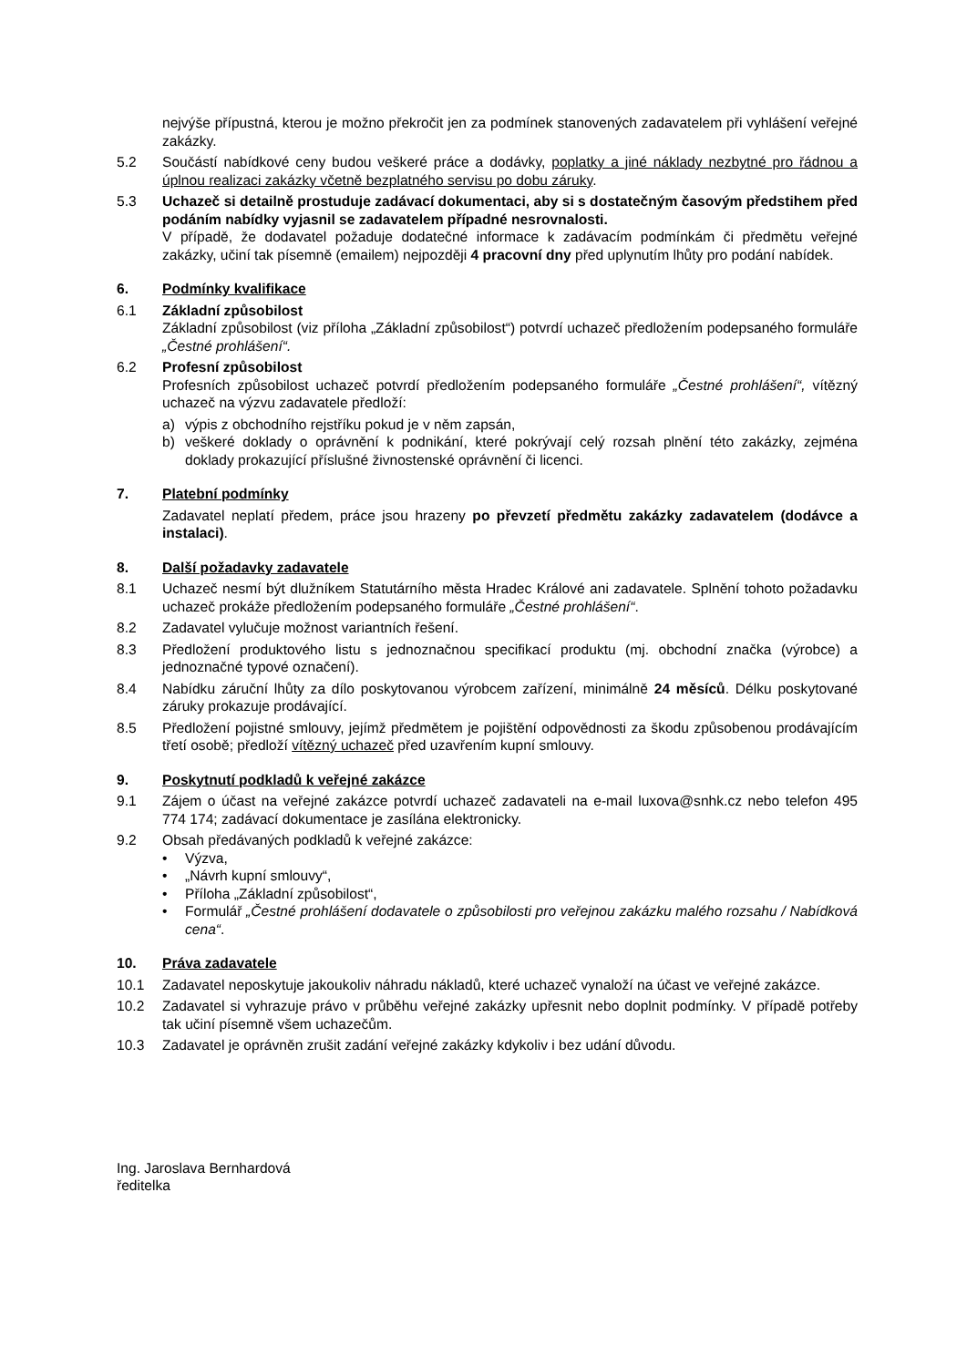nejvýše přípustná, kterou je možno překročit jen za podmínek stanovených zadavatelem při vyhlášení veřejné zakázky.
5.2 Součástí nabídkové ceny budou veškeré práce a dodávky, poplatky a jiné náklady nezbytné pro řádnou a úplnou realizaci zakázky včetně bezplatného servisu po dobu záruky.
5.3 Uchazeč si detailně prostuduje zadávací dokumentaci, aby si s dostatečným časovým předstihem před podáním nabídky vyjasnil se zadavatelem případné nesrovnalosti.
V případě, že dodavatel požaduje dodatečné informace k zadávacím podmínkám či předmětu veřejné zakázky, učiní tak písemně (emailem) nejpozději 4 pracovní dny před uplynutím lhůty pro podání nabídek.
6. Podmínky kvalifikace
6.1 Základní způsobilost
Základní způsobilost (viz příloha „Základní způsobilost“) potvrdí uchazeč předložením podepsaného formuláře „Čestné prohlášení“.
6.2 Profesní způsobilost
Profesních způsobilost uchazeč potvrdí předložením podepsaného formuláře „Čestné prohlášení“, vítězný uchazeč na výzvu zadavatele předloží:
a) výpis z obchodního rejstříku pokud je v něm zapsán,
b) veškeré doklady o oprávnění k podnikání, které pokrývají celý rozsah plnění této zakázky, zejména doklady prokazující příslušné živnostenské oprávnění či licenci.
7. Platební podmínky
Zadavatel neplatí předem, práce jsou hrazeny po převzetí předmětu zakázky zadavatelem (dodávce a instalaci).
8. Další požadavky zadavatele
8.1 Uchazeč nesmí být dlužníkem Statutárního města Hradec Králové ani zadavatele. Splnění tohoto požadavku uchazeč prokáže předložením podepsaného formuláře „Čestné prohlášení“.
8.2 Zadavatel vylučuje možnost variantních řešení.
8.3 Předložení produktového listu s jednoznačnou specifikací produktu (mj. obchodní značka (výrobce) a jednoznačné typové označení).
8.4 Nabídku záruční lhůty za dílo poskytovanou výrobcem zařízení, minimálně 24 měsíců. Délku poskytované záruky prokazuje prodávající.
8.5 Předložení pojistné smlouvy, jejímž předmětem je pojištění odpovědnosti za škodu způsobenou prodávajícím třetí osobě; předloží vítězný uchazeč před uzavřením kupní smlouvy.
9. Poskytnutí podkladů k veřejné zakázce
9.1 Zájem o účast na veřejné zakázce potvrdí uchazeč zadavateli na e-mail luxova@snhk.cz nebo telefon 495 774 174; zadávací dokumentace je zasílána elektronicky.
9.2 Obsah předávaných podkladů k veřejné zakázce:
• Výzva,
• „Návrh kupní smlouvy“,
• Příloha „Základní způsobilost“,
• Formulář „Čestné prohlášení dodavatele o způsobilosti pro veřejnou zakázku malého rozsahu / Nabídková cena“.
10. Práva zadavatele
10.1 Zadavatel neposkytuje jakoukoliv náhradu nákladů, které uchazeč vynaloží na účast ve veřejné zakázce.
10.2 Zadavatel si vyhrazuje právo v průběhu veřejné zakázky upřesnit nebo doplnit podmínky. V případě potřeby tak učiní písemně všem uchazečům.
10.3 Zadavatel je oprávněn zrušit zadání veřejné zakázky kdykoliv i bez udání důvodu.
Ing. Jaroslava Bernhardová
ředitelka